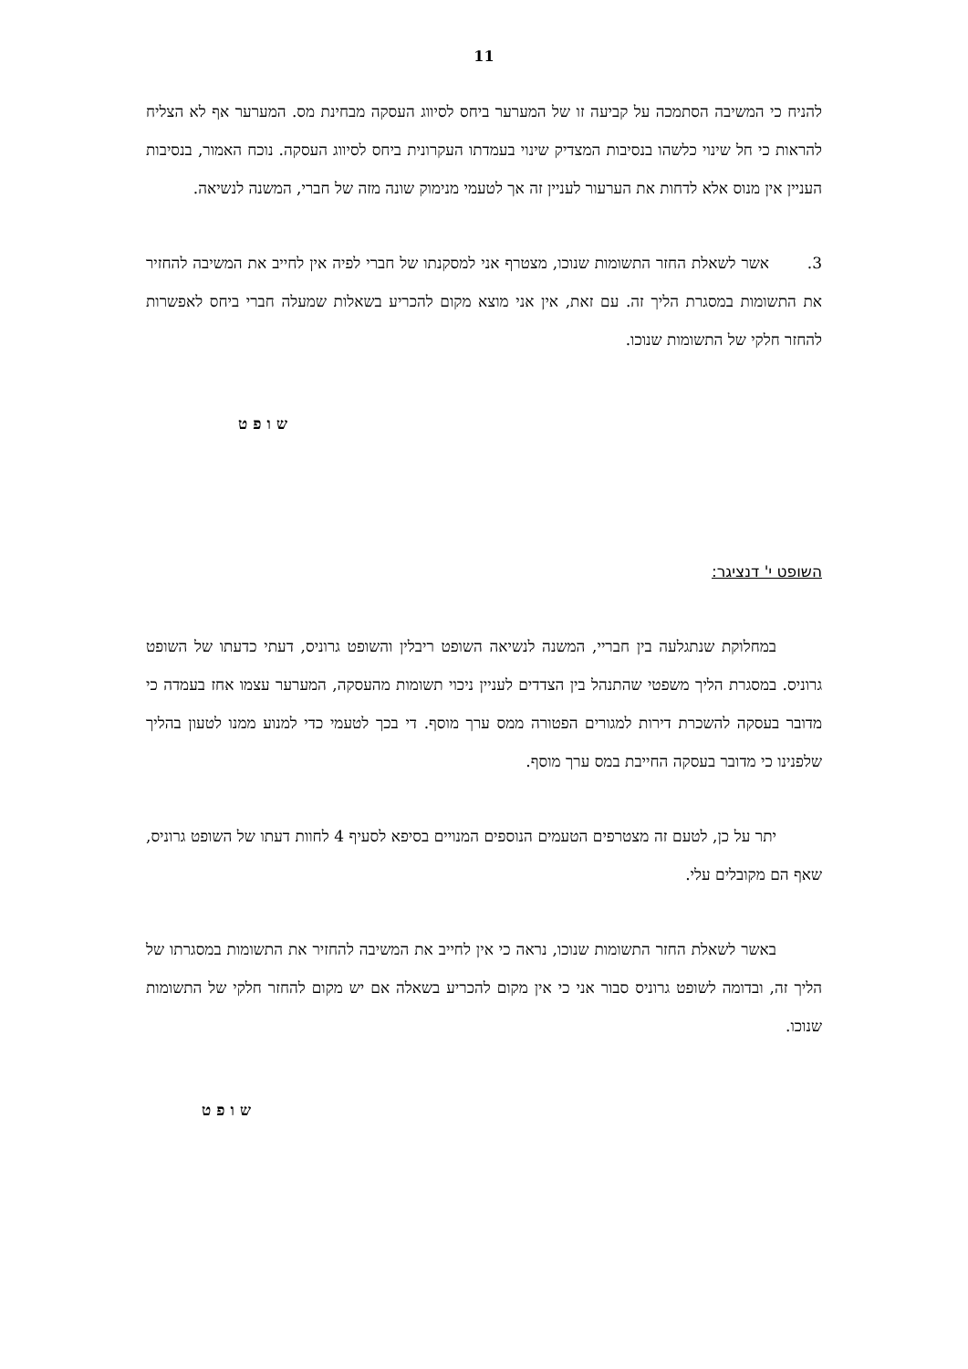11
להניח כי המשיבה הסתמכה על קביעה זו של המערער ביחס לסיווג העסקה מבחינת מס. המערער אף לא הצליח להראות כי חל שינוי כלשהו בנסיבות המצדיק שינוי בעמדתו העקרונית ביחס לסיווג העסקה. נוכח האמור, בנסיבות העניין אין מנוס אלא לדחות את הערעור לעניין זה אך לטעמי מנימוק שונה מזה של חברי, המשנה לנשיאה.
3. אשר לשאלת החזר התשומות שנוכו, מצטרף אני למסקנתו של חברי לפיה אין לחייב את המשיבה להחזיר את התשומות במסגרת הליך זה. עם זאת, אין אני מוצא מקום להכריע בשאלות שמעלה חברי ביחס לאפשרות להחזר חלקי של התשומות שנוכו.
שופט
השופט י' דנציגר:
במחלוקת שנתגלעה בין חבריי, המשנה לנשיאה השופט ריבלין והשופט גרוניס, דעתי כדעתו של השופט גרוניס. במסגרת הליך משפטי שהתנהל בין הצדדים לעניין ניכוי תשומות מהעסקה, המערער עצמו אחז בעמדה כי מדובר בעסקה להשכרת דירות למגורים הפטורה ממס ערך מוסף. די בכך לטעמי כדי למנוע ממנו לטעון בהליך שלפנינו כי מדובר בעסקה החייבת במס ערך מוסף.
יתר על כן, לטעם זה מצטרפים הטעמים הנוספים המנויים בסיפא לסעיף 4 לחוות דעתו של השופט גרוניס, שאף הם מקובלים עלי.
באשר לשאלת החזר התשומות שנוכו, נראה כי אין לחייב את המשיבה להחזיר את התשומות במסגרתו של הליך זה, ובדומה לשופט גרוניס סבור אני כי אין מקום להכריע בשאלה אם יש מקום להחזר חלקי של התשומות שנוכו.
שופט